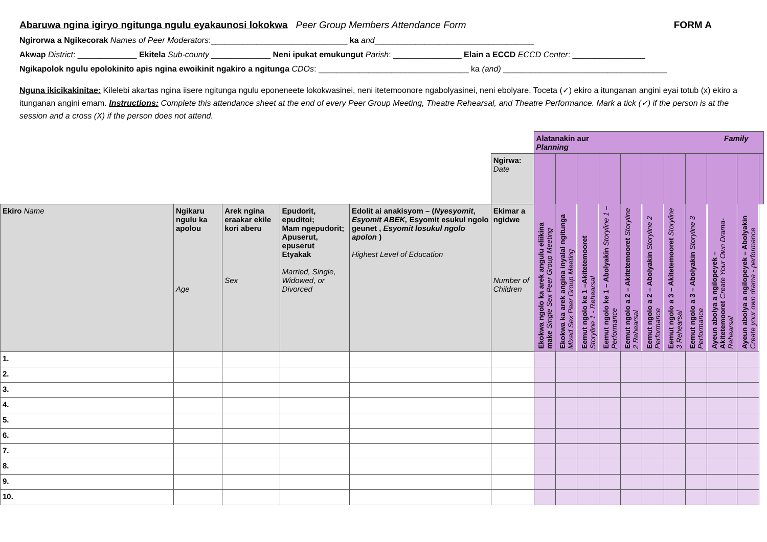Abaruwa ngina igiryo ngitunga ngulu eyakaunosi lokokwa Peer Group Members Attendance Form FORM A
Ngirorwa a Ngikecorak Names of Peer Moderators:______________________________ ka and___________________________________
Akwap District: _____________ Ekitela Sub-county _____________ Neni ipukat emukungut Parish: _______________ Elain a ECCD ECCD Center: ________________
Ngikapolok ngulu epolokinito apis ngina ewoikinit ngakiro a ngitunga CDOs: _________________________________ ka (and) ____________________________________
Nguna ikicikakinitae: Kilelebi akartas ngina iisere ngitunga ngulu eponeneete lokokwasinei, neni itetemoonore ngabolyasinei, neni ebolyare. Toceta (✓) ekiro a itunganan angini eyai totub (x) ekiro a itunganan angini emam. Instructions: Complete this attendance sheet at the end of every Peer Group Meeting, Theatre Rehearsal, and Theatre Performance. Mark a tick (✓) if the person is at the session and a cross (X) if the person does not attend.
| | | | | | | Alatanakin aur Family Planning | | | | | | | | | | |
| | | | | | Ngirwa: Date | | | | | | | | | | | |
| Ekiro Name | Ngikaru ngulu ka apolou Age | Arek ngina eraakar ekile kori aberu Sex | Epudorit, epuditoi; Mam ngepudorit; Apuserut, epuserut Etyakak Married, Single, Widowed, or Divorced | Edolit ai anakisyom – ( Nyesyomit , Esyomit ABEK, Esyomit esukul ngolo geunet , Esyomit losukul ngolo apolon ) Highest Level of Education | Ekimar a ngidwe Number of Children | Ekokwa ngolo ka arek angulu eliikina make Single Sex Peer Group Meeting | Ekokwa ka arek angina inyalal ngitunga Mixed Sex Peer Group Meeting | Eemut ngolo ke 1 –Akitetemooret Storyline 1 - Rehearsal | Eemut ngolo ke 1 – Abolyakin Storyline 1 – Performance | Eemut ngolo a 2 – Akitetemooret Storyline 2 Rehearsal | Eemut ngolo a 2 – Abolyakin Storyline 2 Performance | Eemut ngolo a 3 – Akitetemooret Storyline 3 Rehearsal | Eemut ngolo a 3 – Abolyakin Storyline 3 Performance | Ayeun abolya a ngilopeyek – Akitetemooret Create Your Own Drama- Rehearsal | Ayeun abolya a ngilopeyek – Abolyakin Create your own drama - performance | |
| 1. | | | | | | | | | | | | | | | | |
| 2. | | | | | | | | | | | | | | | | |
| 3. | | | | | | | | | | | | | | | | |
| 4. | | | | | | | | | | | | | | | | |
| 5. | | | | | | | | | | | | | | | | |
| 6. | | | | | | | | | | | | | | | | |
| 7. | | | | | | | | | | | | | | | | |
| 8. | | | | | | | | | | | | | | | | |
| 9. | | | | | | | | | | | | | | | | |
| 10. | | | | | | | | | | | | | | | | |